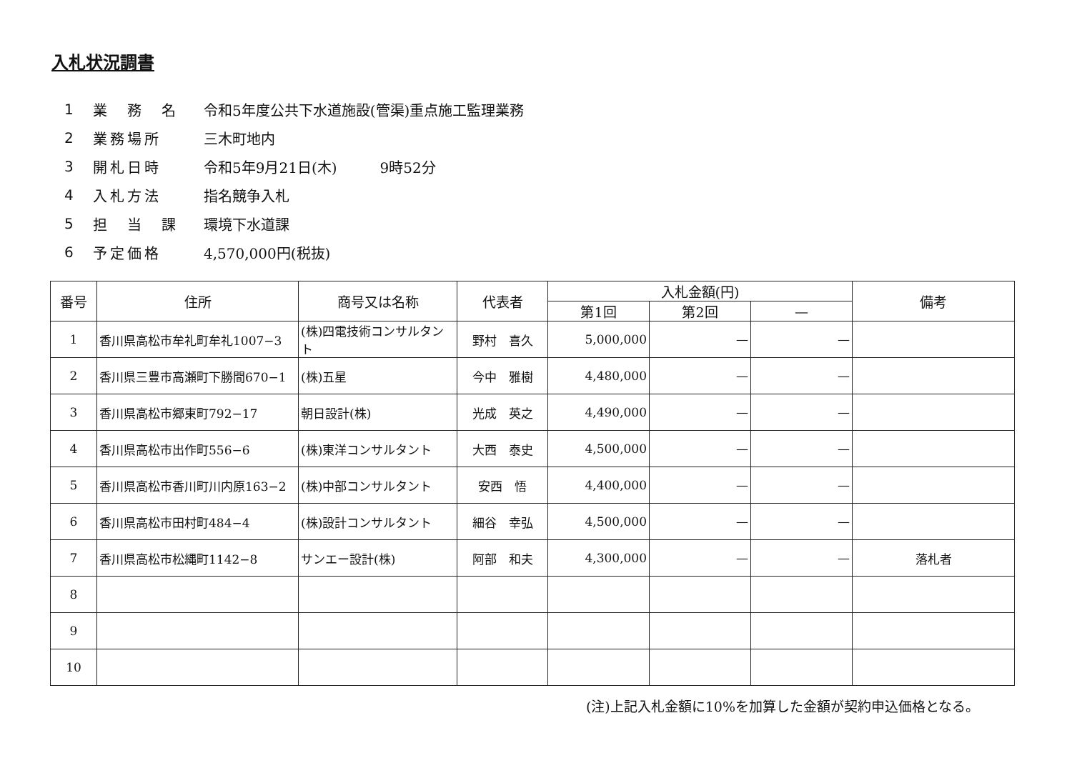入札状況調書
1 業　務　名 令和5年度公共下水道施設(管渠)重点施工監理業務
2 業務場所 三木町地内
3 開札日時 令和5年9月21日(木)　　　9時52分
4 入札方法 指名競争入札
5 担　当　課 環境下水道課
6 予定価格 4,570,000円(税抜)
| 番号 | 住所 | 商号又は名称 | 代表者 | 入札金額(円) | | | 備考 |
| --- | --- | --- | --- | --- | --- | --- | --- |
| | | | | 第1回 | 第2回 | — | |
| 1 | 香川県高松市牟礼町牟礼1007−3 | (株)四電技術コンサルタント | 野村 喜久 | 5,000,000 | — | — | |
| 2 | 香川県三豊市高瀬町下勝間670−1 | (株)五星 | 今中 雅樹 | 4,480,000 | — | — | |
| 3 | 香川県高松市郷東町792−17 | 朝日設計(株) | 光成 英之 | 4,490,000 | — | — | |
| 4 | 香川県高松市出作町556−6 | (株)東洋コンサルタント | 大西 泰史 | 4,500,000 | — | — | |
| 5 | 香川県高松市香川町川内原163−2 | (株)中部コンサルタント | 安西 悟 | 4,400,000 | — | — | |
| 6 | 香川県高松市田村町484−4 | (株)設計コンサルタント | 細谷 幸弘 | 4,500,000 | — | — | |
| 7 | 香川県高松市松縄町1142−8 | サンエー設計(株) | 阿部 和夫 | 4,300,000 | — | — | 落札者 |
| 8 | | | | | | | |
| 9 | | | | | | | |
| 10 | | | | | | | |
(注)上記入札金額に10%を加算した金額が契約申込価格となる。